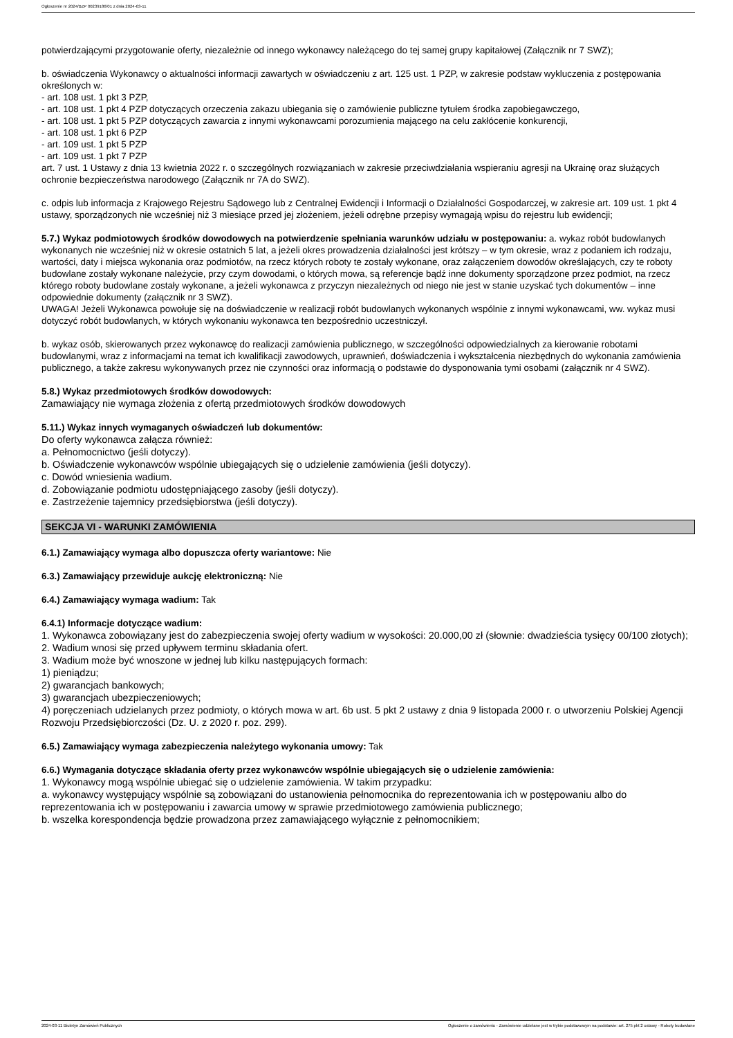Ogłoszenie nr 2024/BZP 00239186/01 z dnia 2024-03-11
potwierdzającymi przygotowanie oferty, niezależnie od innego wykonawcy należącego do tej samej grupy kapitałowej (Załącznik nr 7 SWZ);
b. oświadczenia Wykonawcy o aktualności informacji zawartych w oświadczeniu z art. 125 ust. 1 PZP, w zakresie podstaw wykluczenia z postępowania określonych w:
- art. 108 ust. 1 pkt 3 PZP,
- art. 108 ust. 1 pkt 4 PZP dotyczących orzeczenia zakazu ubiegania się o zamówienie publiczne tytułem środka zapobiegawczego,
- art. 108 ust. 1 pkt 5 PZP dotyczących zawarcia z innymi wykonawcami porozumienia mającego na celu zakłócenie konkurencji,
- art. 108 ust. 1 pkt 6 PZP
- art. 109 ust. 1 pkt 5 PZP
- art. 109 ust. 1 pkt 7 PZP
art. 7 ust. 1 Ustawy z dnia 13 kwietnia 2022 r. o szczególnych rozwiązaniach w zakresie przeciwdziałania wspieraniu agresji na Ukrainę oraz służących ochronie bezpieczeństwa narodowego (Załącznik nr 7A do SWZ).
c. odpis lub informacja z Krajowego Rejestru Sądowego lub z Centralnej Ewidencji i Informacji o Działalności Gospodarczej, w zakresie art. 109 ust. 1 pkt 4 ustawy, sporządzonych nie wcześniej niż 3 miesiące przed jej złożeniem, jeżeli odrębne przepisy wymagają wpisu do rejestru lub ewidencji;
5.7.) Wykaz podmiotowych środków dowodowych na potwierdzenie spełniania warunków udziału w postępowaniu: a. wykaz robót budowlanych wykonanych nie wcześniej niż w okresie ostatnich 5 lat, a jeżeli okres prowadzenia działalności jest krótszy – w tym okresie, wraz z podaniem ich rodzaju, wartości, daty i miejsca wykonania oraz podmiotów, na rzecz których roboty te zostały wykonane, oraz załączeniem dowodów określających, czy te roboty budowlane zostały wykonane należycie, przy czym dowodami, o których mowa, są referencje bądź inne dokumenty sporządzone przez podmiot, na rzecz którego roboty budowlane zostały wykonane, a jeżeli wykonawca z przyczyn niezależnych od niego nie jest w stanie uzyskać tych dokumentów – inne odpowiednie dokumenty (załącznik nr 3 SWZ).
UWAGA! Jeżeli Wykonawca powołuje się na doświadczenie w realizacji robót budowlanych wykonanych wspólnie z innymi wykonawcami, ww. wykaz musi dotyczyć robót budowlanych, w których wykonaniu wykonawca ten bezpośrednio uczestniczył.
b. wykaz osób, skierowanych przez wykonawcę do realizacji zamówienia publicznego, w szczególności odpowiedzialnych za kierowanie robotami budowlanymi, wraz z informacjami na temat ich kwalifikacji zawodowych, uprawnień, doświadczenia i wykształcenia niezbędnych do wykonania zamówienia publicznego, a także zakresu wykonywanych przez nie czynności oraz informacją o podstawie do dysponowania tymi osobami (załącznik nr 4 SWZ).
5.8.) Wykaz przedmiotowych środków dowodowych:
Zamawiający nie wymaga złożenia z ofertą przedmiotowych środków dowodowych
5.11.) Wykaz innych wymaganych oświadczeń lub dokumentów:
Do oferty wykonawca załącza również:
a. Pełnomocnictwo (jeśli dotyczy).
b. Oświadczenie wykonawców wspólnie ubiegających się o udzielenie zamówienia (jeśli dotyczy).
c. Dowód wniesienia wadium.
d. Zobowiązanie podmiotu udostępniającego zasoby (jeśli dotyczy).
e. Zastrzeżenie tajemnicy przedsiębiorstwa (jeśli dotyczy).
SEKCJA VI - WARUNKI ZAMÓWIENIA
6.1.) Zamawiający wymaga albo dopuszcza oferty wariantowe: Nie
6.3.) Zamawiający przewiduje aukcję elektroniczną: Nie
6.4.) Zamawiający wymaga wadium: Tak
6.4.1) Informacje dotyczące wadium:
1. Wykonawca zobowiązany jest do zabezpieczenia swojej oferty wadium w wysokości: 20.000,00 zł (słownie: dwadzieścia tysięcy 00/100 złotych);
2. Wadium wnosi się przed upływem terminu składania ofert.
3. Wadium może być wnoszone w jednej lub kilku następujących formach:
1) pieniądzu;
2) gwarancjach bankowych;
3) gwarancjach ubezpieczeniowych;
4) poręczeniach udzielanych przez podmioty, o których mowa w art. 6b ust. 5 pkt 2 ustawy z dnia 9 listopada 2000 r. o utworzeniu Polskiej Agencji Rozwoju Przedsiębiorczości (Dz. U. z 2020 r. poz. 299).
6.5.) Zamawiający wymaga zabezpieczenia należytego wykonania umowy: Tak
6.6.) Wymagania dotyczące składania oferty przez wykonawców wspólnie ubiegających się o udzielenie zamówienia:
1. Wykonawcy mogą wspólnie ubiegać się o udzielenie zamówienia. W takim przypadku:
a. wykonawcy występujący wspólnie są zobowiązani do ustanowienia pełnomocnika do reprezentowania ich w postępowaniu albo do reprezentowania ich w postępowaniu i zawarcia umowy w sprawie przedmiotowego zamówienia publicznego;
b. wszelka korespondencja będzie prowadzona przez zamawiającego wyłącznie z pełnomocnikiem;
2024-03-11 Biuletyn Zamówień Publicznych Ogłoszenie o zamówieniu - Zamówienie udzielane jest w trybie podstawowym na podstawie: art. 275 pkt 2 ustawy - Roboty budowlane